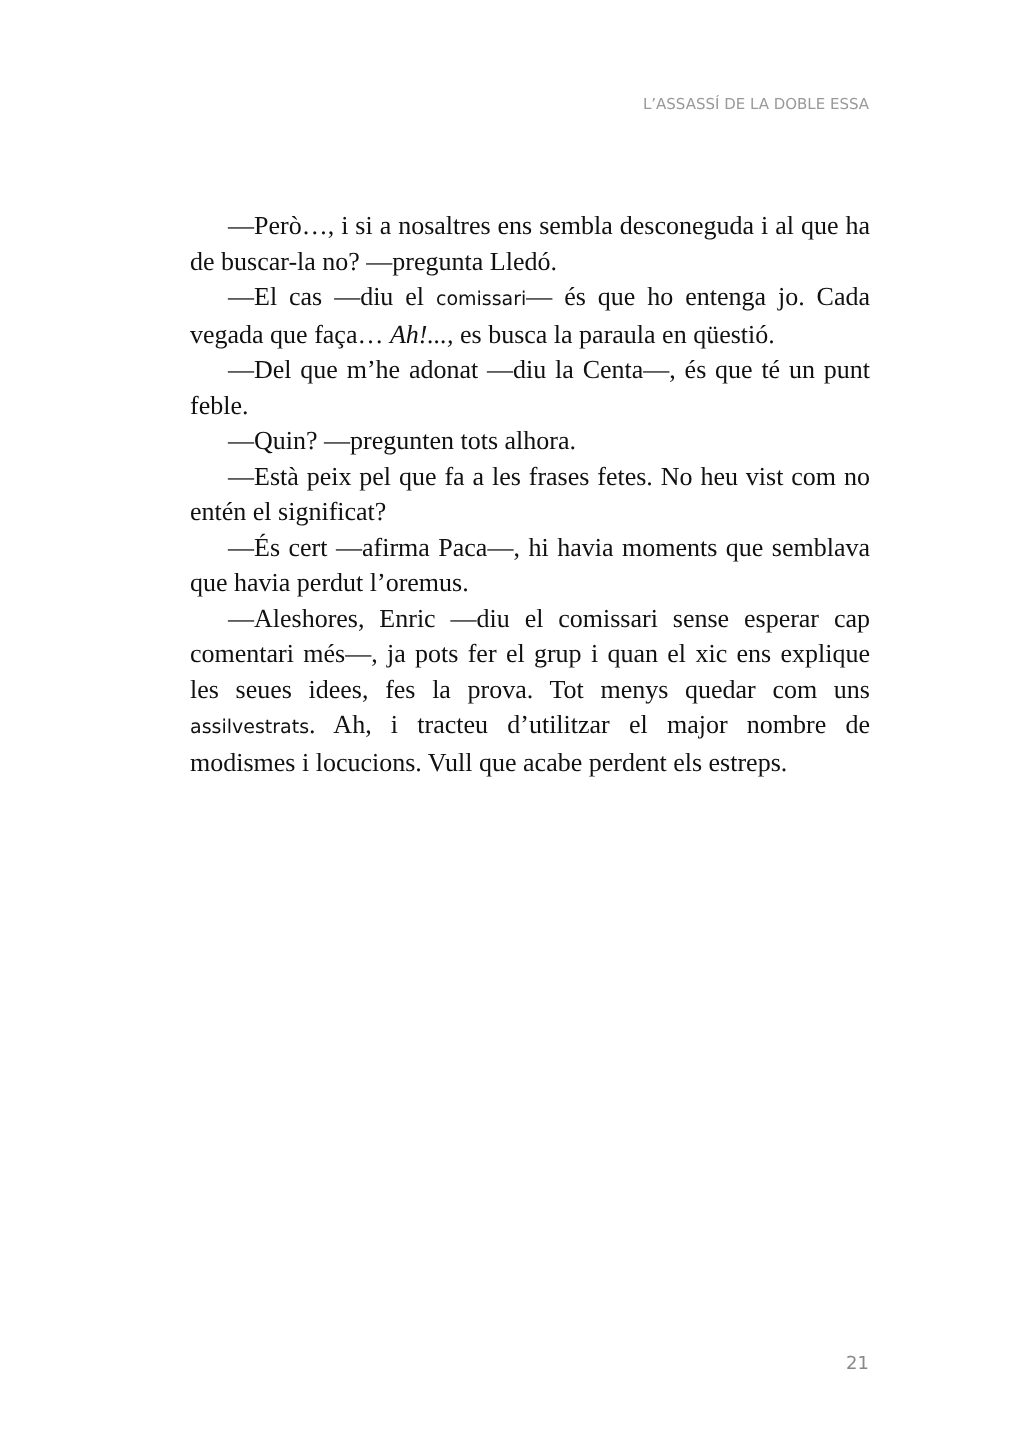L’ASSASSÍ DE LA DOBLE ESSA
—Però…, i si a nosaltres ens sembla desconeguda i al que ha de buscar-la no? —pregunta Lledó.
—El cas —diu el comissari— és que ho entenga jo. Cada vegada que faça… Ah!..., es busca la paraula en qüestió.
—Del que m’he adonat —diu la Centa—, és que té un punt feble.
—Quin? —pregunten tots alhora.
—Està peix pel que fa a les frases fetes. No heu vist com no entén el significat?
—És cert —afirma Paca—, hi havia moments que semblava que havia perdut l’oremus.
—Aleshores, Enric —diu el comissari sense esperar cap comentari més—, ja pots fer el grup i quan el xic ens explique les seues idees, fes la prova. Tot menys quedar com uns assilvestrats. Ah, i tracteu d’utilitzar el major nombre de modismes i locucions. Vull que acabe perdent els estreps.
21